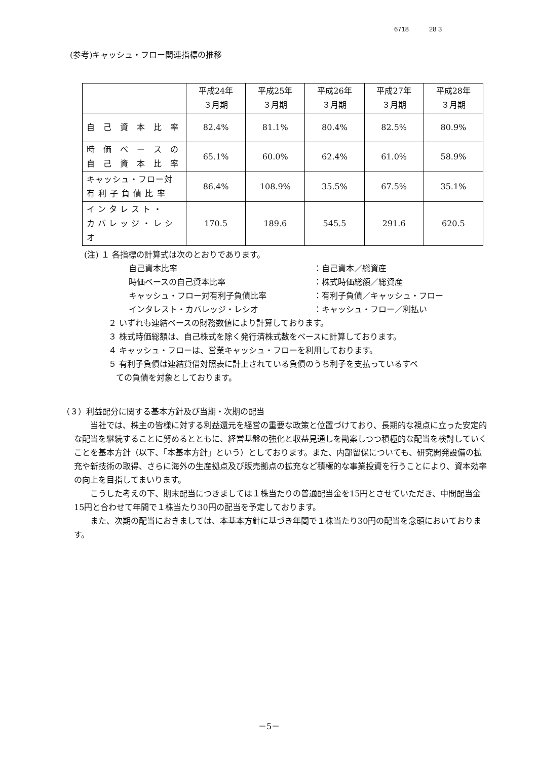6718 28 3
(参考)キャッシュ・フロー関連指標の推移
| | 平成24年 ３月期 | 平成25年 ３月期 | 平成26年 ３月期 | 平成27年 ３月期 | 平成28年 ３月期 |
| --- | --- | --- | --- | --- | --- |
| 自 己 資 本 比 率 | 82.4% | 81.1% | 80.4% | 82.5% | 80.9% |
| 時 価 ベ ー ス の 自 己 資 本 比 率 | 65.1% | 60.0% | 62.4% | 61.0% | 58.9% |
| キャッシュ・フロー対 有 利 子 負 債 比 率 | 86.4% | 108.9% | 35.5% | 67.5% | 35.1% |
| インタレスト・ カバレッジ・レシオ | 170.5 | 189.6 | 545.5 | 291.6 | 620.5 |
(注) １ 各指標の計算式は次のとおりであります。
自己資本比率 ：自己資本／総資産
時価ベースの自己資本比率 ：株式時価総額／総資産
キャッシュ・フロー対有利子負債比率 ：有利子負債／キャッシュ・フロー
インタレスト・カバレッジ・レシオ ：キャッシュ・フロー／利払い
２ いずれも連結ベースの財務数値により計算しております。
３ 株式時価総額は、自己株式を除く発行済株式数をベースに計算しております。
４ キャッシュ・フローは、営業キャッシュ・フローを利用しております。
５ 有利子負債は連結貸借対照表に計上されている負債のうち利子を支払っているすべ
ての負債を対象としております。
（３）利益配分に関する基本方針及び当期・次期の配当
当社では、株主の皆様に対する利益還元を経営の重要な政策と位置づけており、長期的な視点に立った安定的な配当を継続することに努めるとともに、経営基盤の強化と収益見通しを勘案しつつ積極的な配当を検討していくことを基本方針（以下、「本基本方針」という）としております。また、内部留保についても、研究開発設備の拡充や新技術の取得、さらに海外の生産拠点及び販売拠点の拡充など積極的な事業投資を行うことにより、資本効率の向上を目指してまいります。
こうした考えの下、期末配当につきましては１株当たりの普通配当金を15円とさせていただき、中間配当金15円と合わせて年間で１株当たり30円の配当を予定しております。
また、次期の配当におきましては、本基本方針に基づき年間で１株当たり30円の配当を念頭においております。
－5－